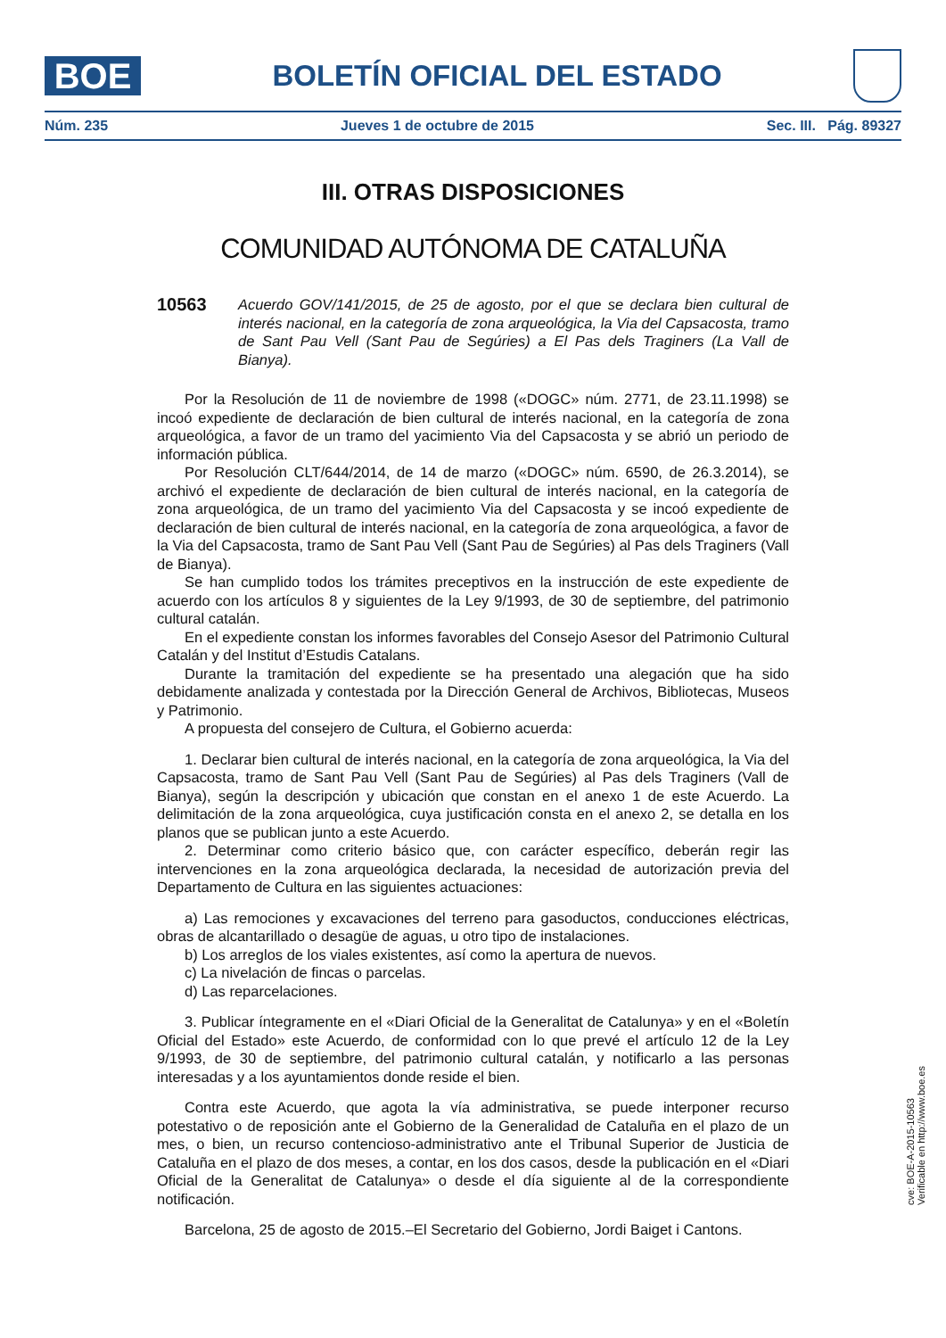BOE
BOLETÍN OFICIAL DEL ESTADO
Núm. 235 Jueves 1 de octubre de 2015 Sec. III. Pág. 89327
III. OTRAS DISPOSICIONES
COMUNIDAD AUTÓNOMA DE CATALUÑA
10563 Acuerdo GOV/141/2015, de 25 de agosto, por el que se declara bien cultural de interés nacional, en la categoría de zona arqueológica, la Via del Capsacosta, tramo de Sant Pau Vell (Sant Pau de Segúries) a El Pas dels Traginers (La Vall de Bianya).
Por la Resolución de 11 de noviembre de 1998 («DOGC» núm. 2771, de 23.11.1998) se incoó expediente de declaración de bien cultural de interés nacional, en la categoría de zona arqueológica, a favor de un tramo del yacimiento Via del Capsacosta y se abrió un periodo de información pública.
Por Resolución CLT/644/2014, de 14 de marzo («DOGC» núm. 6590, de 26.3.2014), se archivó el expediente de declaración de bien cultural de interés nacional, en la categoría de zona arqueológica, de un tramo del yacimiento Via del Capsacosta y se incoó expediente de declaración de bien cultural de interés nacional, en la categoría de zona arqueológica, a favor de la Via del Capsacosta, tramo de Sant Pau Vell (Sant Pau de Segúries) al Pas dels Traginers (Vall de Bianya).
Se han cumplido todos los trámites preceptivos en la instrucción de este expediente de acuerdo con los artículos 8 y siguientes de la Ley 9/1993, de 30 de septiembre, del patrimonio cultural catalán.
En el expediente constan los informes favorables del Consejo Asesor del Patrimonio Cultural Catalán y del Institut d’Estudis Catalans.
Durante la tramitación del expediente se ha presentado una alegación que ha sido debidamente analizada y contestada por la Dirección General de Archivos, Bibliotecas, Museos y Patrimonio.
A propuesta del consejero de Cultura, el Gobierno acuerda:
1. Declarar bien cultural de interés nacional, en la categoría de zona arqueológica, la Via del Capsacosta, tramo de Sant Pau Vell (Sant Pau de Segúries) al Pas dels Traginers (Vall de Bianya), según la descripción y ubicación que constan en el anexo 1 de este Acuerdo. La delimitación de la zona arqueológica, cuya justificación consta en el anexo 2, se detalla en los planos que se publican junto a este Acuerdo.
2. Determinar como criterio básico que, con carácter específico, deberán regir las intervenciones en la zona arqueológica declarada, la necesidad de autorización previa del Departamento de Cultura en las siguientes actuaciones:
a) Las remociones y excavaciones del terreno para gasoductos, conducciones eléctricas, obras de alcantarillado o desagüe de aguas, u otro tipo de instalaciones.
b) Los arreglos de los viales existentes, así como la apertura de nuevos.
c) La nivelación de fincas o parcelas.
d) Las reparcelaciones.
3. Publicar íntegramente en el «Diari Oficial de la Generalitat de Catalunya» y en el «Boletín Oficial del Estado» este Acuerdo, de conformidad con lo que prevé el artículo 12 de la Ley 9/1993, de 30 de septiembre, del patrimonio cultural catalán, y notificarlo a las personas interesadas y a los ayuntamientos donde reside el bien.
Contra este Acuerdo, que agota la vía administrativa, se puede interponer recurso potestativo o de reposición ante el Gobierno de la Generalidad de Cataluña en el plazo de un mes, o bien, un recurso contencioso-administrativo ante el Tribunal Superior de Justicia de Cataluña en el plazo de dos meses, a contar, en los dos casos, desde la publicación en el «Diari Oficial de la Generalitat de Catalunya» o desde el día siguiente al de la correspondiente notificación.
Barcelona, 25 de agosto de 2015.–El Secretario del Gobierno, Jordi Baiget i Cantons.
cve: BOE-A-2015-10563
Verificable en http://www.boe.es